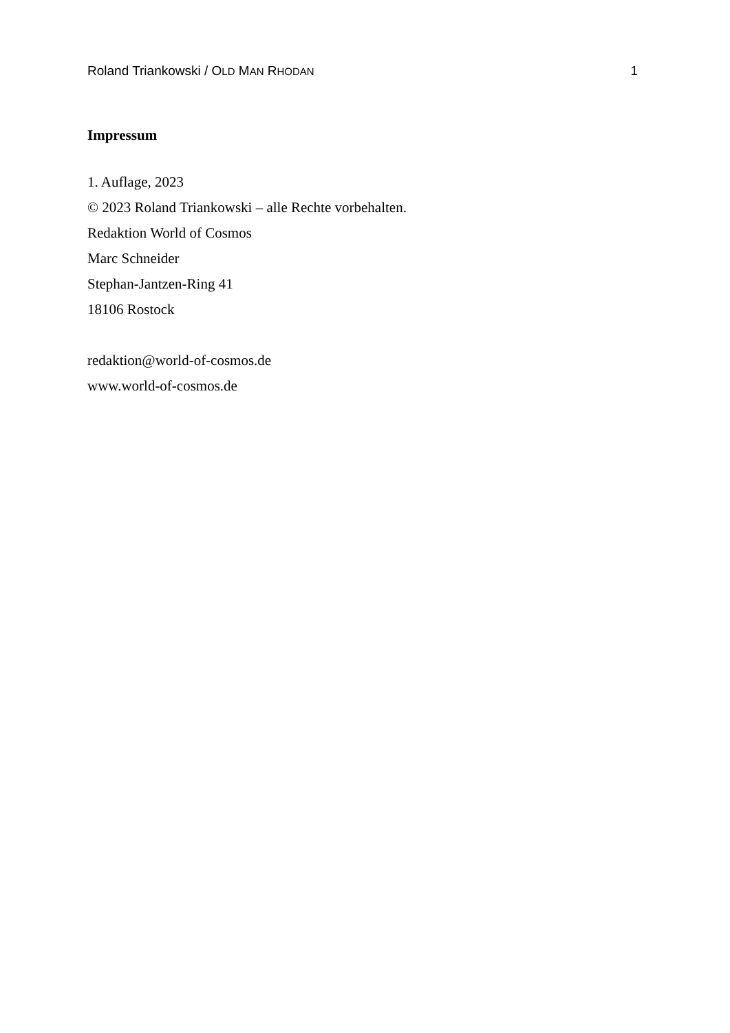Roland Triankowski / OLD MAN RHODAN 1
Impressum
1. Auflage, 2023
© 2023 Roland Triankowski – alle Rechte vorbehalten.
Redaktion World of Cosmos
Marc Schneider
Stephan-Jantzen-Ring 41
18106 Rostock
redaktion@world-of-cosmos.de
www.world-of-cosmos.de